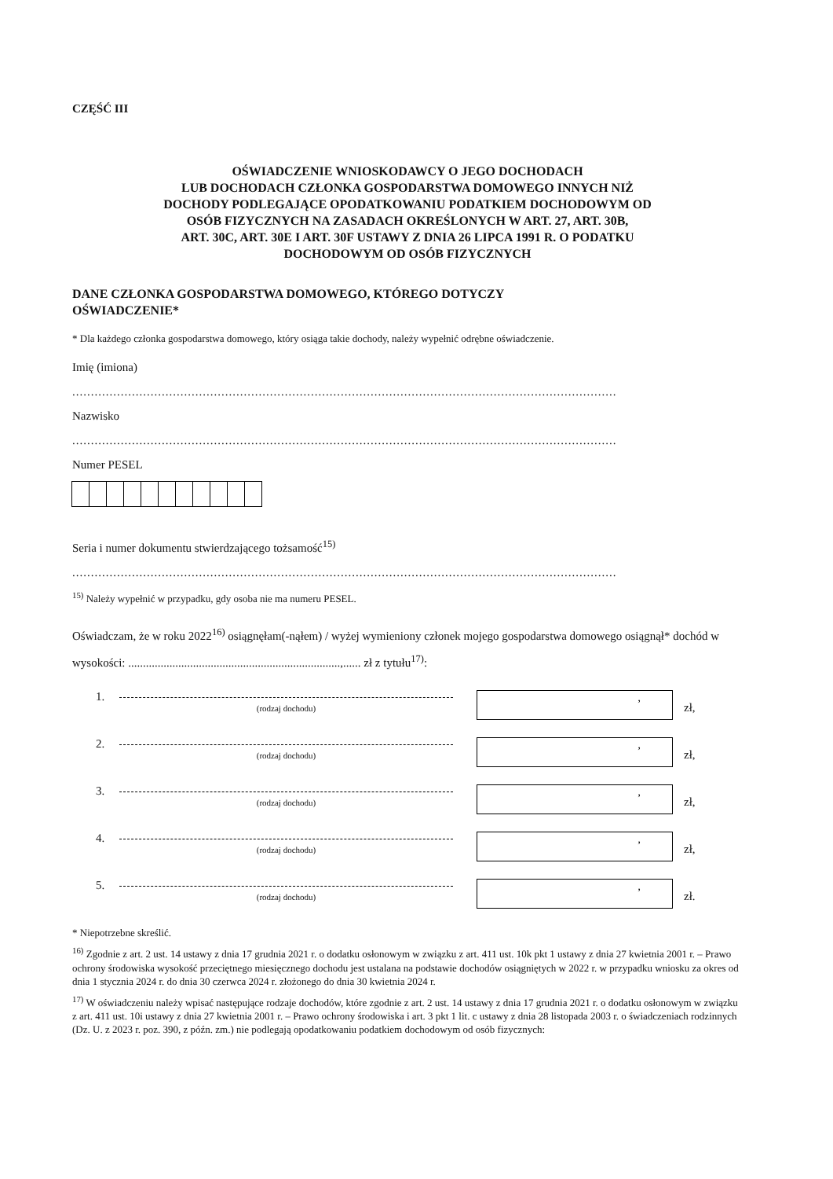CZĘŚĆ III
OŚWIADCZENIE WNIOSKODAWCY O JEGO DOCHODACH
LUB DOCHODACH CZŁONKA GOSPODARSTWA DOMOWEGO INNYCH NIŻ
DOCHODY PODLEGAJĄCE OPODATKOWANIU PODATKIEM DOCHODOWYM OD
OSÓB FIZYCZNYCH NA ZASADACH OKREŚLONYCH W ART. 27, ART. 30B,
ART. 30C, ART. 30E I ART. 30F USTAWY Z DNIA 26 LIPCA 1991 R. O PODATKU
DOCHODOWYM OD OSÓB FIZYCZNYCH
DANE CZŁONKA GOSPODARSTWA DOMOWEGO, KTÓREGO DOTYCZY
OŚWIADCZENIE*
* Dla każdego członka gospodarstwa domowego, który osiąga takie dochody, należy wypełnić odrębne oświadczenie.
Imię (imiona)
..................................................................................................................................................
Nazwisko
..................................................................................................................................................
Numer PESEL
Seria i numer dokumentu stwierdzającego tożsamość<sup>15)</sup>
..................................................................................................................................................
<sup>15)</sup> Należy wypełnić w przypadku, gdy osoba nie ma numeru PESEL.
Oświadczam, że w roku 2022<sup>16)</sup> osiągnęłam(-nąłem) / wyżej wymieniony członek mojego gospodarstwa domowego osiągnął* dochód w wysokości: ........................................................................,...... zł z tytułu<sup>17)</sup>:
1.
(rodzaj dochodu)
,
zł,
2.
(rodzaj dochodu)
,
zł,
3.
(rodzaj dochodu)
,
zł,
4.
(rodzaj dochodu)
,
zł,
5.
(rodzaj dochodu)
,
zł.
* Niepotrzebne skreślić.
<sup>16)</sup> Zgodnie z art. 2 ust. 14 ustawy z dnia 17 grudnia 2021 r. o dodatku osłonowym w związku z art. 411 ust. 10k pkt 1 ustawy z dnia 27 kwietnia 2001 r. – Prawo ochrony środowiska wysokość przeciętnego miesięcznego dochodu jest ustalana na podstawie dochodów osiągniętych w 2022 r. w przypadku wniosku za okres od dnia 1 stycznia 2024 r. do dnia 30 czerwca 2024 r. złożonego do dnia 30 kwietnia 2024 r.
<sup>17)</sup> W oświadczeniu należy wpisać następujące rodzaje dochodów, które zgodnie z art. 2 ust. 14 ustawy z dnia 17 grudnia 2021 r. o dodatku osłonowym w związku z art. 411 ust. 10i ustawy z dnia 27 kwietnia 2001 r. – Prawo ochrony środowiska i art. 3 pkt 1 lit. c ustawy z dnia 28 listopada 2003 r. o świadczeniach rodzinnych (Dz. U. z 2023 r. poz. 390, z późn. zm.) nie podlegają opodatkowaniu podatkiem dochodowym od osób fizycznych: